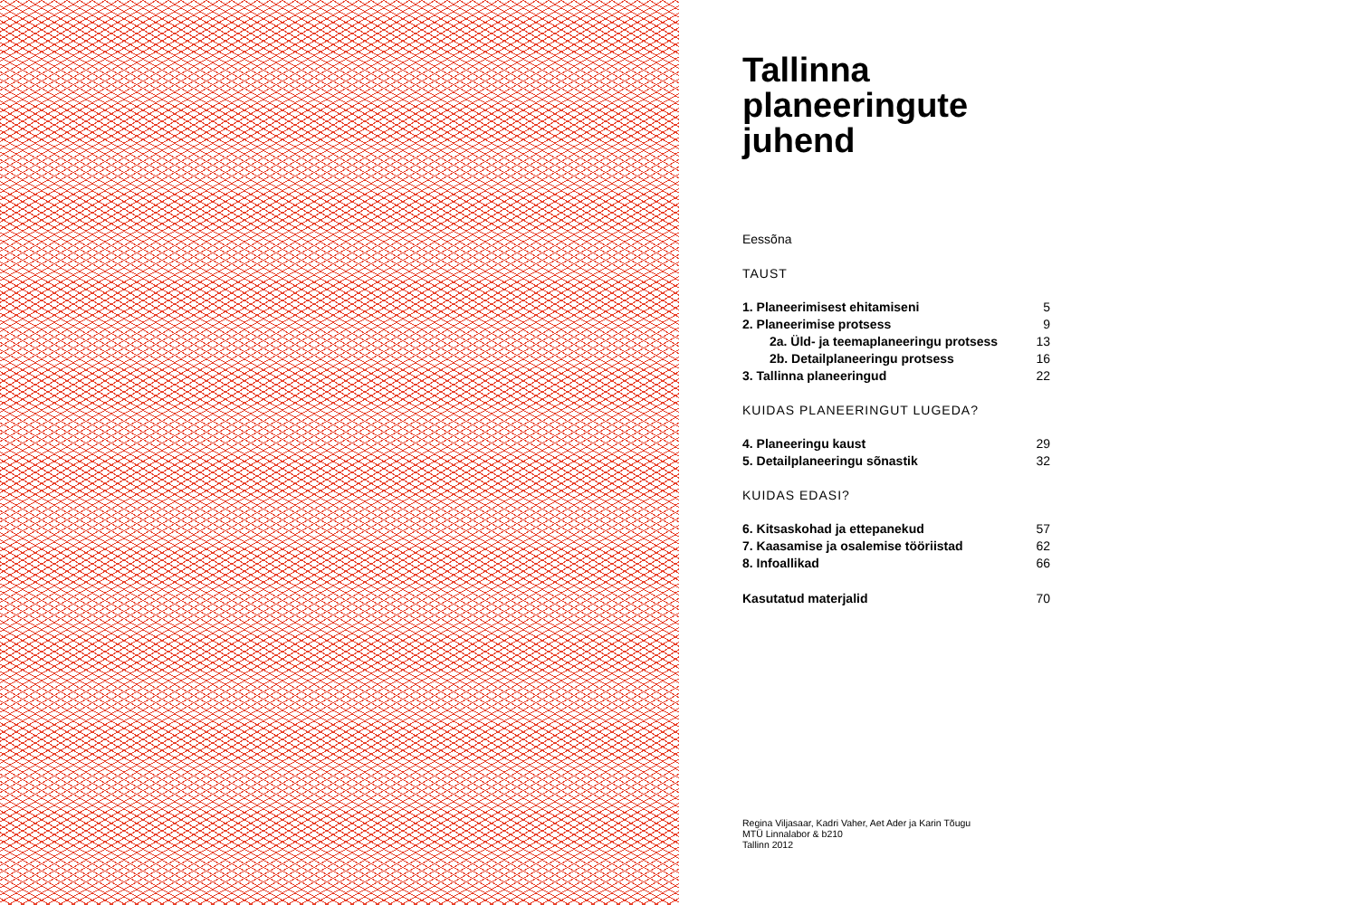Tallinna
planeeringute
juhend
Eessõna
TAUST
1. Planeerimisest ehitamiseni 5
2. Planeerimise protsess 9
2a. Üld- ja teemaplaneeringu protsess 13
2b. Detailplaneeringu protsess 16
3. Tallinna planeeringud 22
KUIDAS PLANEERINGUT LUGEDA?
4. Planeeringu kaust 29
5. Detailplaneeringu sõnastik 32
KUIDAS EDASI?
6. Kitsaskohad ja ettepanekud 57
7. Kaasamise ja osalemise tööriistad 62
8. Infoallikad 66
Kasutatud materjalid 70
Regina Viljasaar, Kadri Vaher, Aet Ader ja Karin Tõugu
MTÜ Linnalabor & b210
Tallinn 2012